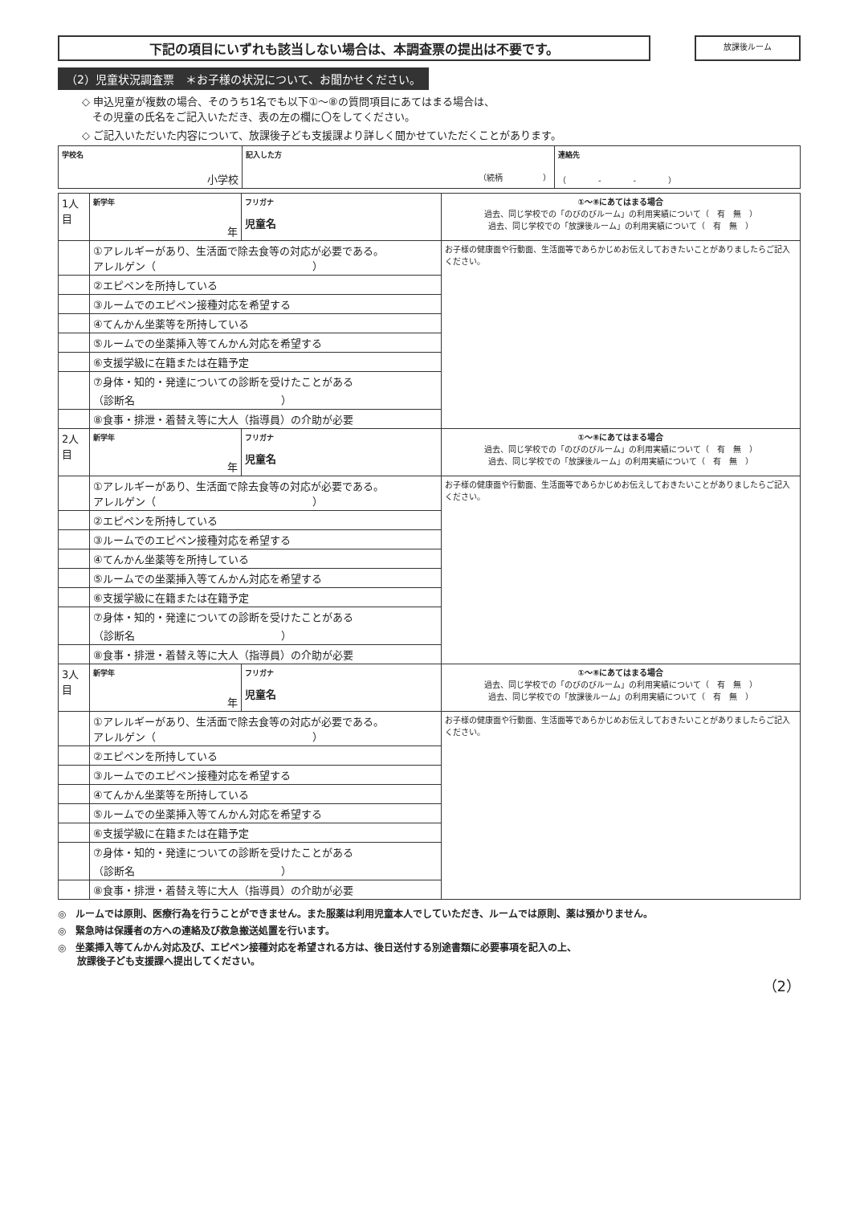下記の項目にいずれも該当しない場合は、本調査票の提出は不要です。
放課後ルーム
（2）児童状況調査票　＊お子様の状況について、お聞かせください。
◇ 申込児童が複数の場合、そのうち1名でも以下①～⑧の質問項目にあてはまる場合は、
　その児童の氏名をご記入いただき、表の左の欄に〇をしてください。
◇ ご記入いただいた内容について、放課後子ども支援課より詳しく聞かせていただくことがあります。
| 学校名 小学校 | 記入した方 （続柄 ） | 連絡先 （ - - ） |
| 1人目 | 新学年 年 | フリガナ 児童名 | ①～⑧にあてはまる場合 過去、同じ学校での「のびのびルーム」の利用実績について（ 有 無 ） 過去、同じ学校での「放課後ルーム」の利用実績について（ 有 無 ） |
| | ①アレルギーがあり、生活面で除去食等の対応が必要である。 アレルゲン（ ） | | お子様の健康面や行動面、生活面等であらかじめお伝えしておきたいことがありましたらご記入ください。 |
| | ②エピペンを所持している | | |
| | ③ルームでのエピペン接種対応を希望する | | |
| | ④てんかん坐薬等を所持している | | |
| | ⑤ルームでの坐薬挿入等てんかん対応を希望する | | |
| | ⑥支援学級に在籍または在籍予定 | | |
| | ⑦身体・知的・発達についての診断を受けたことがある （診断名 ） | | |
| | ⑧食事・排泄・着替え等に大人（指導員）の介助が必要 | | |
| 2人目 | 新学年 年 | フリガナ 児童名 | ①～⑧にあてはまる場合 過去、同じ学校での「のびのびルーム」の利用実績について（ 有 無 ） 過去、同じ学校での「放課後ルーム」の利用実績について（ 有 無 ） |
| | ①アレルギーがあり、生活面で除去食等の対応が必要である。 アレルゲン（ ） | | お子様の健康面や行動面、生活面等であらかじめお伝えしておきたいことがありましたらご記入ください。 |
| | ②エピペンを所持している | | |
| | ③ルームでのエピペン接種対応を希望する | | |
| | ④てんかん坐薬等を所持している | | |
| | ⑤ルームでの坐薬挿入等てんかん対応を希望する | | |
| | ⑥支援学級に在籍または在籍予定 | | |
| | ⑦身体・知的・発達についての診断を受けたことがある （診断名 ） | | |
| | ⑧食事・排泄・着替え等に大人（指導員）の介助が必要 | | |
| 3人目 | 新学年 年 | フリガナ 児童名 | ①～⑧にあてはまる場合 過去、同じ学校での「のびのびルーム」の利用実績について（ 有 無 ） 過去、同じ学校での「放課後ルーム」の利用実績について（ 有 無 ） |
| | ①アレルギーがあり、生活面で除去食等の対応が必要である。 アレルゲン（ ） | | お子様の健康面や行動面、生活面等であらかじめお伝えしておきたいことがありましたらご記入ください。 |
| | ②エピペンを所持している | | |
| | ③ルームでのエピペン接種対応を希望する | | |
| | ④てんかん坐薬等を所持している | | |
| | ⑤ルームでの坐薬挿入等てんかん対応を希望する | | |
| | ⑥支援学級に在籍または在籍予定 | | |
| | ⑦身体・知的・発達についての診断を受けたことがある （診断名 ） | | |
| | ⑧食事・排泄・着替え等に大人（指導員）の介助が必要 | | |
◎　ルームでは原則、医療行為を行うことができません。また服薬は利用児童本人でしていただき、ルームでは原則、薬は預かりません。
◎　緊急時は保護者の方への連絡及び救急搬送処置を行います。
◎　坐薬挿入等てんかん対応及び、エピペン接種対応を希望される方は、後日送付する別途書類に必要事項を記入の上、
　　放課後子ども支援課へ提出してください。
（2）